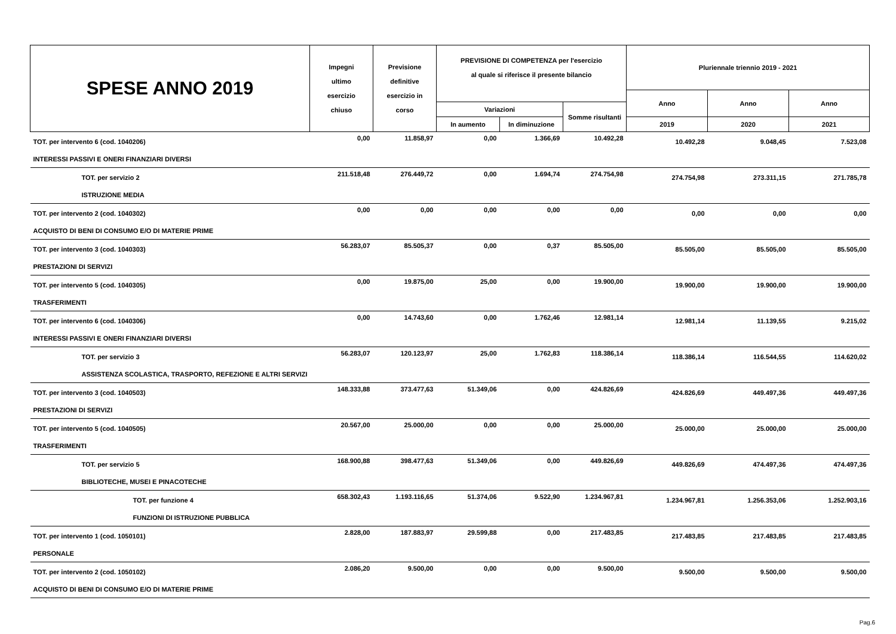| SPESE ANNO 2019 | Impegni ultimo esercizio chiuso | Previsione definitive esercizio in corso | PREVISIONE DI COMPETENZA per l'esercizio al quale si riferisce il presente bilancio | | | Pluriennale triennio 2019 - 2021 | | |
| --- | --- | --- | --- | --- | --- | --- | --- | --- |
| | | | | | | Anno | Anno | Anno |
| | | | Variazioni | | Somme risultanti | | | |
| | | | In aumento | In diminuzione | | 2019 | 2020 | 2021 |
| TOT. per intervento 6 (cod. 1040206) | 0,00 | 11.858,97 | 0,00 | 1.366,69 | 10.492,28 | 10.492,28 | 9.048,45 | 7.523,08 |
| INTERESSI PASSIVI E ONERI FINANZIARI DIVERSI | | | | | | | | |
| TOT. per servizio 2 | 211.518,48 | 276.449,72 | 0,00 | 1.694,74 | 274.754,98 | 274.754,98 | 273.311,15 | 271.785,78 |
| ISTRUZIONE MEDIA | | | | | | | | |
| TOT. per intervento 2 (cod. 1040302) | 0,00 | 0,00 | 0,00 | 0,00 | 0,00 | 0,00 | 0,00 | 0,00 |
| ACQUISTO DI BENI DI CONSUMO E/O DI MATERIE PRIME | | | | | | | | |
| TOT. per intervento 3 (cod. 1040303) | 56.283,07 | 85.505,37 | 0,00 | 0,37 | 85.505,00 | 85.505,00 | 85.505,00 | 85.505,00 |
| PRESTAZIONI DI SERVIZI | | | | | | | | |
| TOT. per intervento 5 (cod. 1040305) | 0,00 | 19.875,00 | 25,00 | 0,00 | 19.900,00 | 19.900,00 | 19.900,00 | 19.900,00 |
| TRASFERIMENTI | | | | | | | | |
| TOT. per intervento 6 (cod. 1040306) | 0,00 | 14.743,60 | 0,00 | 1.762,46 | 12.981,14 | 12.981,14 | 11.139,55 | 9.215,02 |
| INTERESSI PASSIVI E ONERI FINANZIARI DIVERSI | | | | | | | | |
| TOT. per servizio 3 | 56.283,07 | 120.123,97 | 25,00 | 1.762,83 | 118.386,14 | 118.386,14 | 116.544,55 | 114.620,02 |
| ASSISTENZA SCOLASTICA, TRASPORTO, REFEZIONE E ALTRI SERVIZI | | | | | | | | |
| TOT. per intervento 3 (cod. 1040503) | 148.333,88 | 373.477,63 | 51.349,06 | 0,00 | 424.826,69 | 424.826,69 | 449.497,36 | 449.497,36 |
| PRESTAZIONI DI SERVIZI | | | | | | | | |
| TOT. per intervento 5 (cod. 1040505) | 20.567,00 | 25.000,00 | 0,00 | 0,00 | 25.000,00 | 25.000,00 | 25.000,00 | 25.000,00 |
| TRASFERIMENTI | | | | | | | | |
| TOT. per servizio 5 | 168.900,88 | 398.477,63 | 51.349,06 | 0,00 | 449.826,69 | 449.826,69 | 474.497,36 | 474.497,36 |
| BIBLIOTECHE, MUSEI E PINACOTECHE | | | | | | | | |
| TOT. per funzione 4 | 658.302,43 | 1.193.116,65 | 51.374,06 | 9.522,90 | 1.234.967,81 | 1.234.967,81 | 1.256.353,06 | 1.252.903,16 |
| FUNZIONI DI ISTRUZIONE PUBBLICA | | | | | | | | |
| TOT. per intervento 1 (cod. 1050101) | 2.828,00 | 187.883,97 | 29.599,88 | 0,00 | 217.483,85 | 217.483,85 | 217.483,85 | 217.483,85 |
| PERSONALE | | | | | | | | |
| TOT. per intervento 2 (cod. 1050102) | 2.086,20 | 9.500,00 | 0,00 | 0,00 | 9.500,00 | 9.500,00 | 9.500,00 | 9.500,00 |
| ACQUISTO DI BENI DI CONSUMO E/O DI MATERIE PRIME | | | | | | | | |
Pag.6